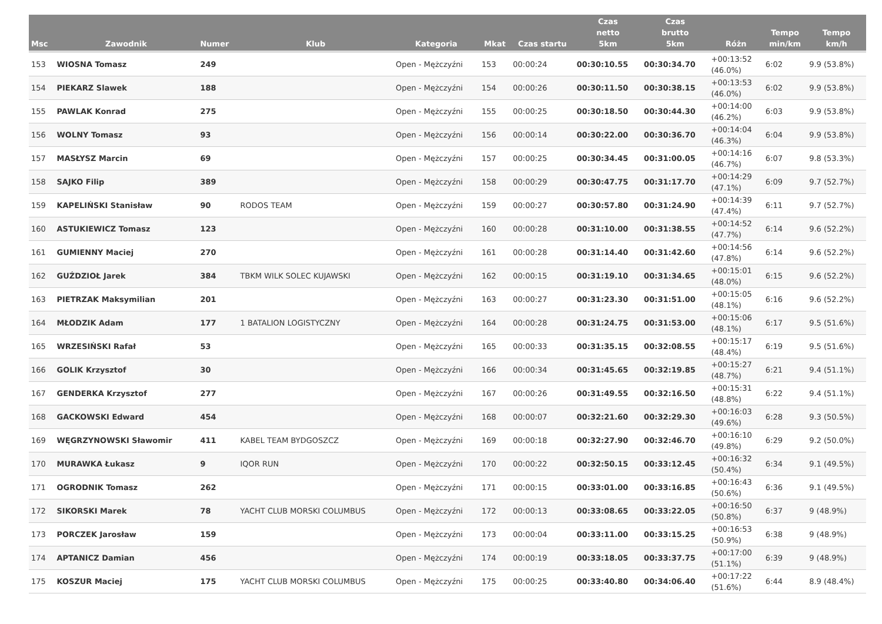| Msc | Zawodnik | Numer | Klub | Kategoria | Mkat | Czas startu | Czas netto 5km | Czas brutto 5km | Różn | Tempo min/km | Tempo km/h |
| --- | --- | --- | --- | --- | --- | --- | --- | --- | --- | --- | --- |
| 153 | WIOSNA Tomasz | 249 | | Open - Mężczyźni | 153 | 00:00:24 | 00:30:10.55 | 00:30:34.70 | +00:13:52 (46.0%) | 6:02 | 9.9 (53.8%) |
| 154 | PIEKARZ Slawek | 188 | | Open - Mężczyźni | 154 | 00:00:26 | 00:30:11.50 | 00:30:38.15 | +00:13:53 (46.0%) | 6:02 | 9.9 (53.8%) |
| 155 | PAWLAK Konrad | 275 | | Open - Mężczyźni | 155 | 00:00:25 | 00:30:18.50 | 00:30:44.30 | +00:14:00 (46.2%) | 6:03 | 9.9 (53.8%) |
| 156 | WOLNY Tomasz | 93 | | Open - Mężczyźni | 156 | 00:00:14 | 00:30:22.00 | 00:30:36.70 | +00:14:04 (46.3%) | 6:04 | 9.9 (53.8%) |
| 157 | MASŁYSZ Marcin | 69 | | Open - Mężczyźni | 157 | 00:00:25 | 00:30:34.45 | 00:31:00.05 | +00:14:16 (46.7%) | 6:07 | 9.8 (53.3%) |
| 158 | SAJKO Filip | 389 | | Open - Mężczyźni | 158 | 00:00:29 | 00:30:47.75 | 00:31:17.70 | +00:14:29 (47.1%) | 6:09 | 9.7 (52.7%) |
| 159 | KAPELIŃSKI Stanisław | 90 | RODOS TEAM | Open - Mężczyźni | 159 | 00:00:27 | 00:30:57.80 | 00:31:24.90 | +00:14:39 (47.4%) | 6:11 | 9.7 (52.7%) |
| 160 | ASTUKIEWICZ Tomasz | 123 | | Open - Mężczyźni | 160 | 00:00:28 | 00:31:10.00 | 00:31:38.55 | +00:14:52 (47.7%) | 6:14 | 9.6 (52.2%) |
| 161 | GUMIENNY Maciej | 270 | | Open - Mężczyźni | 161 | 00:00:28 | 00:31:14.40 | 00:31:42.60 | +00:14:56 (47.8%) | 6:14 | 9.6 (52.2%) |
| 162 | GUŹDZIOŁ Jarek | 384 | TBKM WILK SOLEC KUJAWSKI | Open - Mężczyźni | 162 | 00:00:15 | 00:31:19.10 | 00:31:34.65 | +00:15:01 (48.0%) | 6:15 | 9.6 (52.2%) |
| 163 | PIETRZAK Maksymilian | 201 | | Open - Mężczyźni | 163 | 00:00:27 | 00:31:23.30 | 00:31:51.00 | +00:15:05 (48.1%) | 6:16 | 9.6 (52.2%) |
| 164 | MŁODZIK Adam | 177 | 1 BATALION LOGISTYCZNY | Open - Mężczyźni | 164 | 00:00:28 | 00:31:24.75 | 00:31:53.00 | +00:15:06 (48.1%) | 6:17 | 9.5 (51.6%) |
| 165 | WRZESIŃSKI Rafał | 53 | | Open - Mężczyźni | 165 | 00:00:33 | 00:31:35.15 | 00:32:08.55 | +00:15:17 (48.4%) | 6:19 | 9.5 (51.6%) |
| 166 | GOLIK Krzysztof | 30 | | Open - Mężczyźni | 166 | 00:00:34 | 00:31:45.65 | 00:32:19.85 | +00:15:27 (48.7%) | 6:21 | 9.4 (51.1%) |
| 167 | GENDERKA Krzysztof | 277 | | Open - Mężczyźni | 167 | 00:00:26 | 00:31:49.55 | 00:32:16.50 | +00:15:31 (48.8%) | 6:22 | 9.4 (51.1%) |
| 168 | GACKOWSKI Edward | 454 | | Open - Mężczyźni | 168 | 00:00:07 | 00:32:21.60 | 00:32:29.30 | +00:16:03 (49.6%) | 6:28 | 9.3 (50.5%) |
| 169 | WĘGRZYNOWSKI Sławomir | 411 | KABEL TEAM BYDGOSZCZ | Open - Mężczyźni | 169 | 00:00:18 | 00:32:27.90 | 00:32:46.70 | +00:16:10 (49.8%) | 6:29 | 9.2 (50.0%) |
| 170 | MURAWKA Łukasz | 9 | IQOR RUN | Open - Mężczyźni | 170 | 00:00:22 | 00:32:50.15 | 00:33:12.45 | +00:16:32 (50.4%) | 6:34 | 9.1 (49.5%) |
| 171 | OGRODNIK Tomasz | 262 | | Open - Mężczyźni | 171 | 00:00:15 | 00:33:01.00 | 00:33:16.85 | +00:16:43 (50.6%) | 6:36 | 9.1 (49.5%) |
| 172 | SIKORSKI Marek | 78 | YACHT CLUB MORSKI COLUMBUS | Open - Mężczyźni | 172 | 00:00:13 | 00:33:08.65 | 00:33:22.05 | +00:16:50 (50.8%) | 6:37 | 9 (48.9%) |
| 173 | PORCZEK Jarosław | 159 | | Open - Mężczyźni | 173 | 00:00:04 | 00:33:11.00 | 00:33:15.25 | +00:16:53 (50.9%) | 6:38 | 9 (48.9%) |
| 174 | APTANICZ Damian | 456 | | Open - Mężczyźni | 174 | 00:00:19 | 00:33:18.05 | 00:33:37.75 | +00:17:00 (51.1%) | 6:39 | 9 (48.9%) |
| 175 | KOSZUR Maciej | 175 | YACHT CLUB MORSKI COLUMBUS | Open - Mężczyźni | 175 | 00:00:25 | 00:33:40.80 | 00:34:06.40 | +00:17:22 (51.6%) | 6:44 | 8.9 (48.4%) |